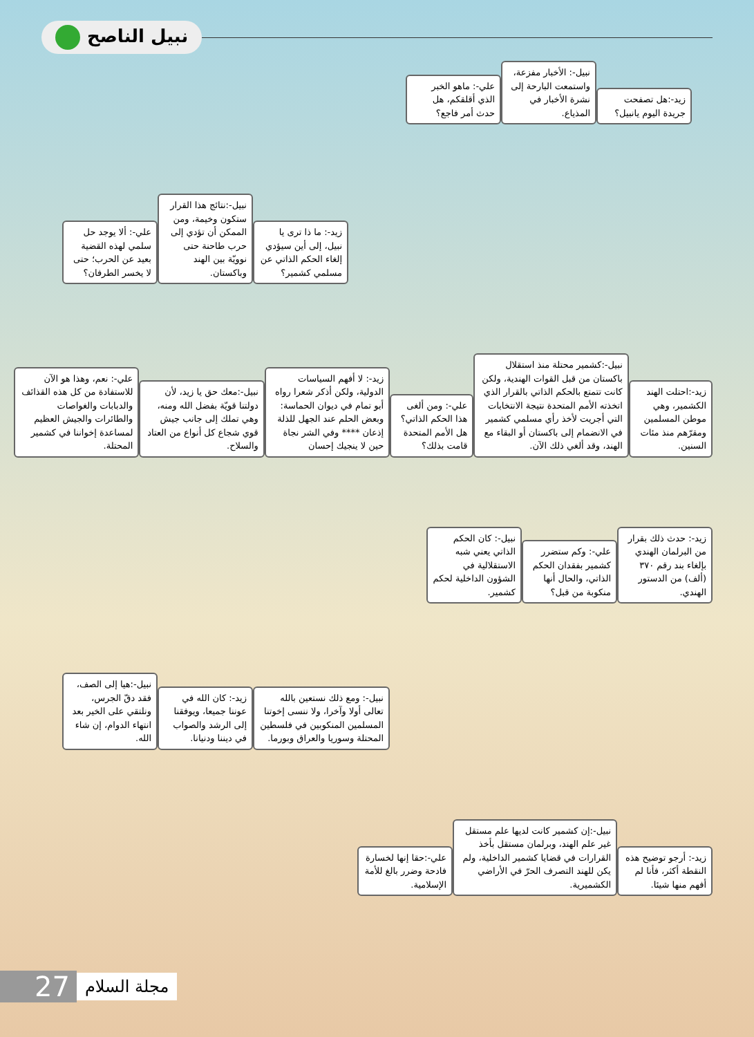نبيل الناصح
زيد-:هل تصفحت جريدة اليوم يانبيل؟
نبيل-: الأخبار مفزعة، واستمعت البارحة إلى نشرة الأخبار في المذياع.
علي-: ماهو الخبر الذي أقلقكم، هل حدث أمر فاجع؟
زيد-: ما ذا ترى يا نبيل، إلى أين سيؤدي إلغاء الحكم الذاتي عن مسلمي كشمير؟
نبيل-:نتائج هذا القرار ستكون وخيمة، ومن الممكن أن تؤدي إلى حرب طاحنة حتى نوويّة بين الهند وباكستان.
علي-: ألا يوجد حل سلمي لهذه القضية بعيد عن الحرب؛ حتى لا يخسر الطرفان؟
زيد-:احتلت الهند الكشمير، وهي موطن المسلمين ومقرّهم منذ مئات السنين.
نبيل-:كشمير محتلة منذ استقلال باكستان من قبل القوات الهندية، ولكن كانت تتمتع بالحكم الذاتي بالقرار الذي اتخذته الأمم المتحدة نتيجة الانتخابات التي أجريت لأخذ رأي مسلمي كشمير في الانضمام إلى باكستان أو البقاء مع الهند، وقد ألغي ذلك الآن.
علي-: ومن ألغى هذا الحكم الذاتي؟ هل الأمم المتحدة قامت بذلك؟
زيد-: لا أفهم السياسات الدولية، ولكن أذكر شعرا رواه أبو تمام في ديوان الحماسة: وبعض الحلم عند الجهل للذلة إذعان **** وفي الشر نجاة حين لا ينجيك إحسان
نبيل-:معك حق يا زيد، لأن دولتنا قويّة بفضل الله ومنه، وهي تملك إلى جانب جيش قوي شجاع كل أنواع من العتاد والسلاح.
علي-: نعم، وهذا هو الآن للاستفادة من كل هذه القذائف والدبابات والغواصات والطائرات والجيش العظيم لمساعدة إخواننا في كشمير المحتلة.
زيد-: حدث ذلك بقرار من البرلمان الهندي بإلغاء بند رقم ٣٧٠ (ألف) من الدستور الهندي.
علي-: وكم ستضرر كشمير بفقدان الحكم الذاتي، والحال أنها منكوبة من قبل؟
نبيل-: كان الحكم الذاتي يعني شبه الاستقلالية في الشؤون الداخلية لحكم كشمير.
نبيل-: ومع ذلك نستعين بالله تعالى أولا وآخرا، ولا ننسى إخوتنا المسلمين المنكوبين في فلسطين المحتلة وسوريا والعراق وبورما.
زيد-: كان الله في عوننا جميعا، ويوفقنا إلى الرشد والصواب في ديننا ودنيانا.
نبيل-:هيا إلى الصف، فقد دقّ الجرس، ونلتقي على الخير بعد انتهاء الدوام، إن شاء الله.
زيد-: أرجو توضيح هذه النقطة أكثر، فأنا لم أفهم منها شيئا.
نبيل-:إن كشمير كانت لديها علم مستقل غير علم الهند، وبرلمان مستقل بأخذ القرارات في قضايا كشمير الداخلية، ولم يكن للهند التصرف الحرّ في الأراضي الكشميرية.
علي-:حقا إنها لخسارة فادحة وضرر بالغ للأمة الإسلامية.
27
مجلة السلام